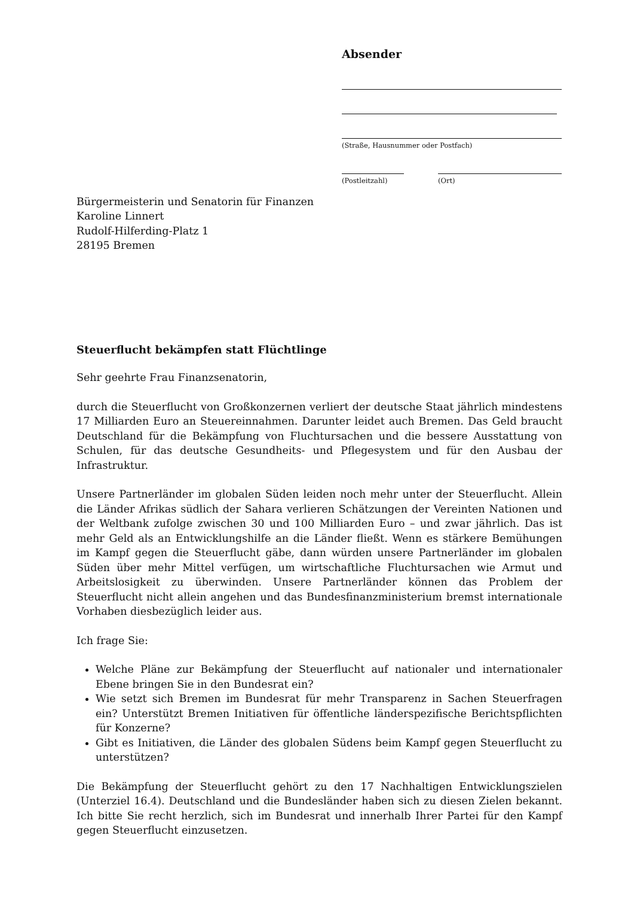Absender
(Straße, Hausnummer oder Postfach)
(Postleitzahl)
(Ort)
Bürgermeisterin und Senatorin für Finanzen
Karoline Linnert
Rudolf-Hilferding-Platz 1
28195 Bremen
Steuerflucht bekämpfen statt Flüchtlinge
Sehr geehrte Frau Finanzsenatorin,
durch die Steuerflucht von Großkonzernen verliert der deutsche Staat jährlich mindestens 17 Milliarden Euro an Steuereinnahmen. Darunter leidet auch Bremen. Das Geld braucht Deutschland für die Bekämpfung von Fluchtursachen und die bessere Ausstattung von Schulen, für das deutsche Gesundheits- und Pflegesystem und für den Ausbau der Infrastruktur.
Unsere Partnerländer im globalen Süden leiden noch mehr unter der Steuerflucht. Allein die Länder Afrikas südlich der Sahara verlieren Schätzungen der Vereinten Nationen und der Weltbank zufolge zwischen 30 und 100 Milliarden Euro – und zwar jährlich. Das ist mehr Geld als an Entwicklungshilfe an die Länder fließt. Wenn es stärkere Bemühungen im Kampf gegen die Steuerflucht gäbe, dann würden unsere Partnerländer im globalen Süden über mehr Mittel verfügen, um wirtschaftliche Fluchtursachen wie Armut und Arbeitslosigkeit zu überwinden. Unsere Partnerländer können das Problem der Steuerflucht nicht allein angehen und das Bundesfinanzministerium bremst internationale Vorhaben diesbezüglich leider aus.
Ich frage Sie:
Welche Pläne zur Bekämpfung der Steuerflucht auf nationaler und internationaler Ebene bringen Sie in den Bundesrat ein?
Wie setzt sich Bremen im Bundesrat für mehr Transparenz in Sachen Steuerfragen ein? Unterstützt Bremen Initiativen für öffentliche länderspezifische Berichtspflichten für Konzerne?
Gibt es Initiativen, die Länder des globalen Südens beim Kampf gegen Steuerflucht zu unterstützen?
Die Bekämpfung der Steuerflucht gehört zu den 17 Nachhaltigen Entwicklungszielen (Unterziel 16.4). Deutschland und die Bundesländer haben sich zu diesen Zielen bekannt. Ich bitte Sie recht herzlich, sich im Bundesrat und innerhalb Ihrer Partei für den Kampf gegen Steuerflucht einzusetzen.